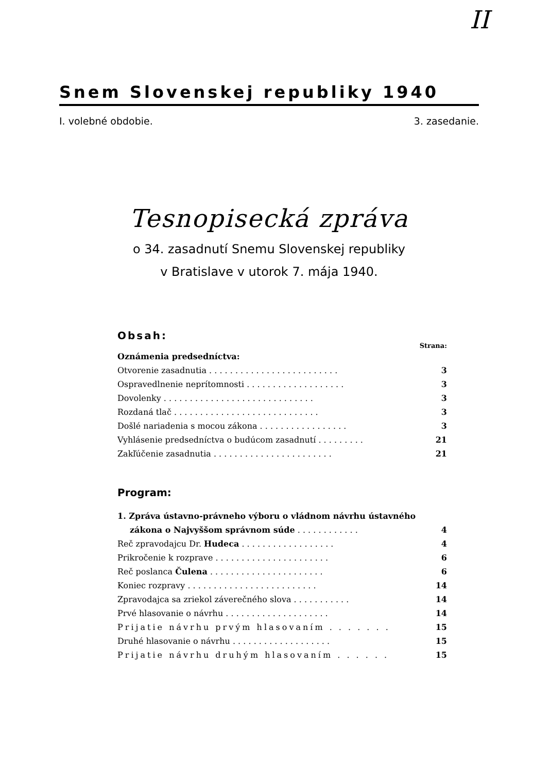II
Snem Slovenskej republiky 1940
I. volebné obdobie. 3. zasedanie.
Tesnopisecká zpráva
o 34. zasadnutí Snemu Slovenskej republiky
v Bratislave v utorok 7. mája 1940.
Obsah:
Strana:
Oznámenia predsedníctva:
Otvorenie zasadnutia . . . . . . . . . . . . . . . . . . . . . . . . . 3
Ospravedlnenie neprítomnosti . . . . . . . . . . . . . . . . . . . 3
Dovolenky . . . . . . . . . . . . . . . . . . . . . . . . . . . . . 3
Rozdaná tlač . . . . . . . . . . . . . . . . . . . . . . . . . . . . 3
Došlé nariadenia s mocou zákona . . . . . . . . . . . . . . . . . 3
Vyhlásenie predsedníctva o budúcom zasadnutí . . . . . . . . . 21
Zakľúčenie zasadnutia . . . . . . . . . . . . . . . . . . . . . . . 21
Program:
1. Zpráva ústavno-právneho výboru o vládnom návrhu ústavného
zákona o Najvyššom správnom súde . . . . . . . . . . . . 4
Reč zpravodajcu Dr. Hudeca . . . . . . . . . . . . . . . . . . 4
Prikročenie k rozprave . . . . . . . . . . . . . . . . . . . . . . 6
Reč poslanca Čulena . . . . . . . . . . . . . . . . . . . . . . 6
Koniec rozpravy . . . . . . . . . . . . . . . . . . . . . . . . . 14
Zpravodajca sa zriekol záverečného slova . . . . . . . . . . . 14
Prvé hlasovanie o návrhu . . . . . . . . . . . . . . . . . . . . 14
Prijatie návrhu prvým hlasovaním . . . . . . . 15
Druhé hlasovanie o návrhu . . . . . . . . . . . . . . . . . . . 15
Prijatie návrhu druhým hlasovaním . . . . . . 15